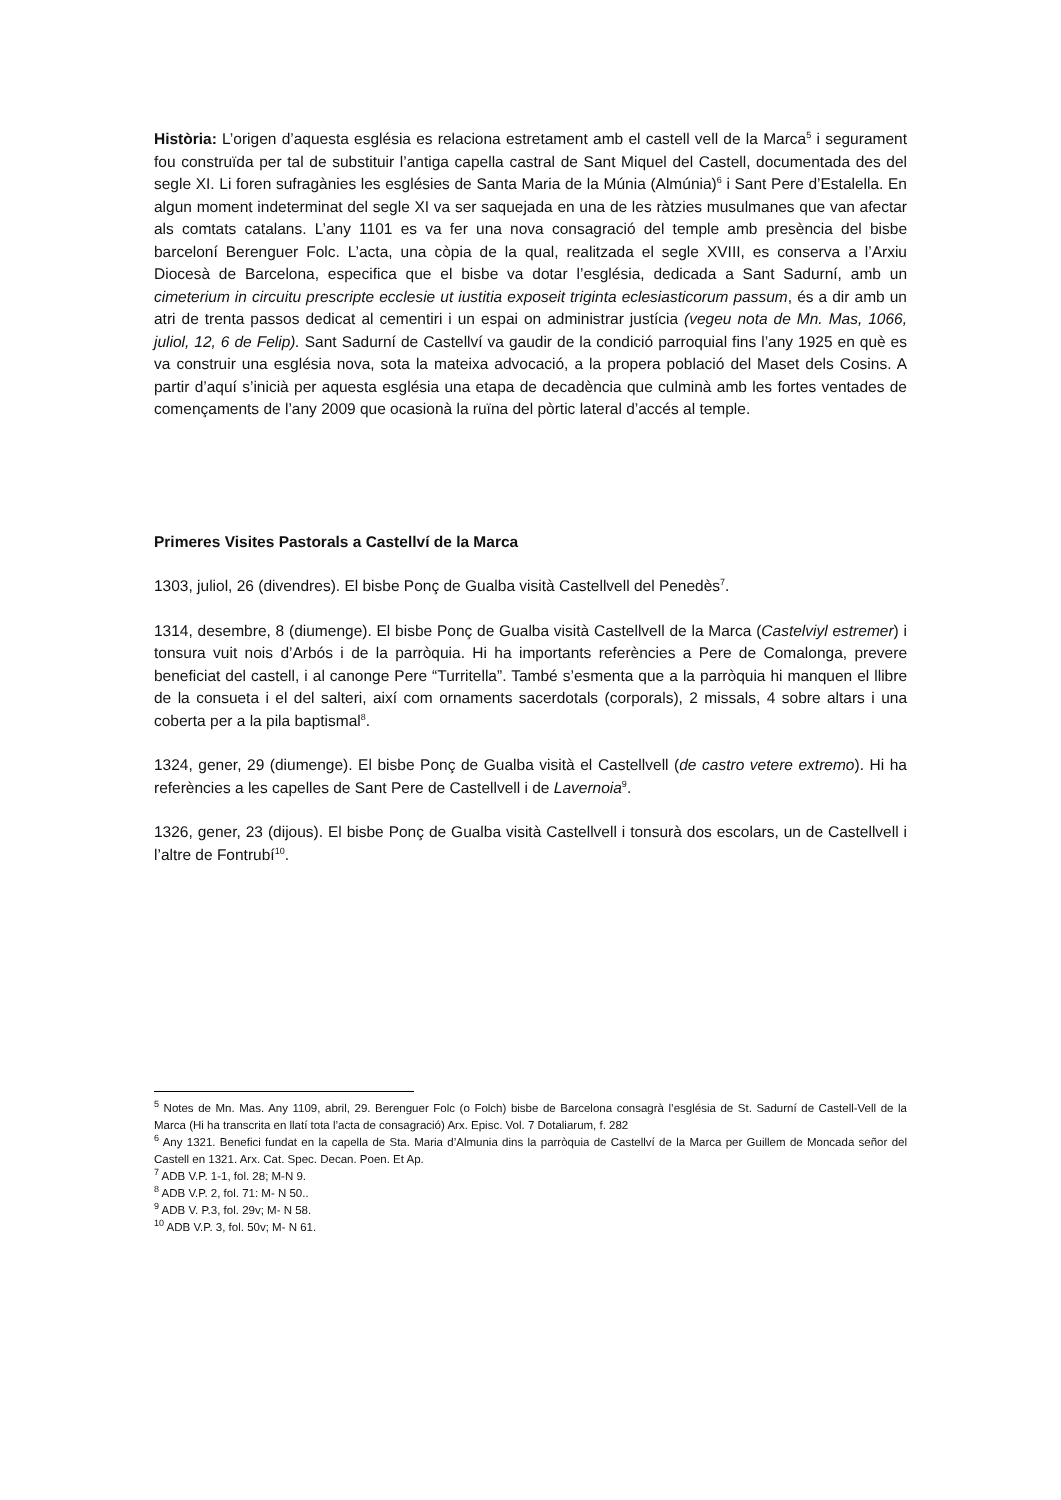Història: L’origen d’aquesta església es relaciona estretament amb el castell vell de la Marca<sup>5</sup> i segurament fou construïda per tal de substituir l’antiga capella castral de Sant Miquel del Castell, documentada des del segle XI. Li foren sufragànies les esglésies de Santa Maria de la Múnia (Almúnia)<sup>6</sup> i Sant Pere d’Estalella. En algun moment indeterminat del segle XI va ser saquejada en una de les ràtzies musulmanes que van afectar als comtats catalans. L’any 1101 es va fer una nova consagració del temple amb presència del bisbe barceloní Berenguer Folc. L’acta, una còpia de la qual, realitzada el segle XVIII, es conserva a l’Arxiu Diocesà de Barcelona, especifica que el bisbe va dotar l’església, dedicada a Sant Sadurní, amb un cimeterium in circuitu prescripte ecclesie ut iustitia exposeit triginta eclesiasticorum passum, és a dir amb un atri de trenta passos dedicat al cementiri i un espai on administrar justícia (vegeu nota de Mn. Mas, 1066, juliol, 12, 6 de Felip). Sant Sadurní de Castellví va gaudir de la condició parroquial fins l’any 1925 en què es va construir una església nova, sota la mateixa advocació, a la propera població del Maset dels Cosins. A partir d’aquí s’inicià per aquesta església una etapa de decadència que culminà amb les fortes ventades de començaments de l’any 2009 que ocasionà la ruïna del pòrtic lateral d’accés al temple.
Primeres Visites Pastorals a Castellví de la Marca
1303, juliol, 26 (divendres). El bisbe Ponç de Gualba visità Castellvell del Penedès<sup>7</sup>.
1314, desembre, 8 (diumenge). El bisbe Ponç de Gualba visità Castellvell de la Marca (Castelviyl estremer) i tonsura vuit nois d’Arbós i de la parròquia. Hi ha importants referències a Pere de Comalonga, prevere beneficiat del castell, i al canonge Pere “Turritella”. També s’esmenta que a la parròquia hi manquen el llibre de la consueta i el del salteri, així com ornaments sacerdotals (corporals), 2 missals, 4 sobre altars i una coberta per a la pila baptismal<sup>8</sup>.
1324, gener, 29 (diumenge). El bisbe Ponç de Gualba visità el Castellvell (de castro vetere extremo). Hi ha referències a les capelles de Sant Pere de Castellvell i de Lavernoia<sup>9</sup>.
1326, gener, 23 (dijous). El bisbe Ponç de Gualba visità Castellvell i tonsurà dos escolars, un de Castellvell i l’altre de Fontrubí<sup>10</sup>.
<sup>5</sup> Notes de Mn. Mas. Any 1109, abril, 29. Berenguer Folc (o Folch) bisbe de Barcelona consagrà l’església de St. Sadurní de Castell-Vell de la Marca (Hi ha transcrita en llatí tota l’acta de consagració) Arx. Episc. Vol. 7 Dotaliarum, f. 282
<sup>6</sup> Any 1321. Benefici fundat en la capella de Sta. Maria d’Almunia dins la parròquia de Castellví de la Marca per Guillem de Moncada señor del Castell en 1321. Arx. Cat. Spec. Decan. Poen. Et Ap.
<sup>7</sup> ADB V.P. 1-1, fol. 28; M-N 9.
<sup>8</sup> ADB V.P. 2, fol. 71: M- N 50..
<sup>9</sup> ADB V. P.3, fol. 29v; M- N 58.
<sup>10</sup> ADB V.P. 3, fol. 50v; M- N 61.